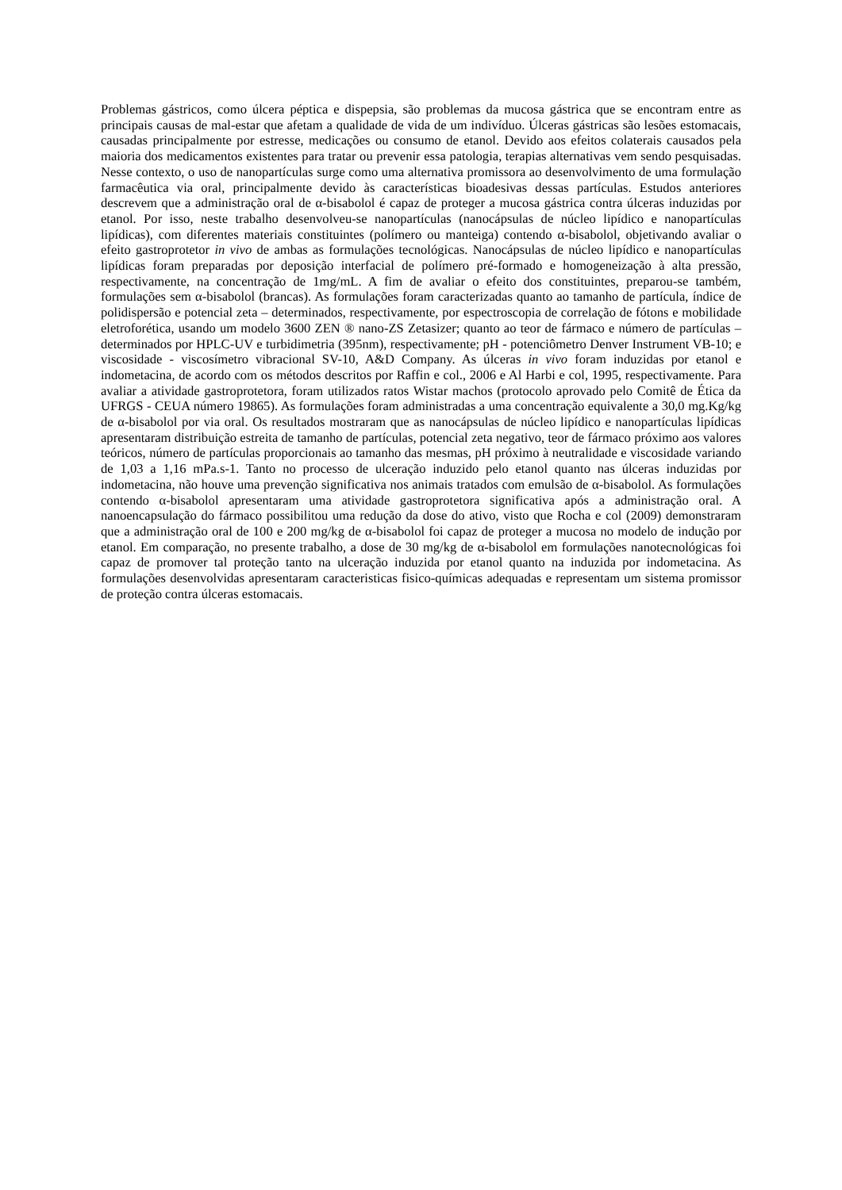Problemas gástricos, como úlcera péptica e dispepsia, são problemas da mucosa gástrica que se encontram entre as principais causas de mal-estar que afetam a qualidade de vida de um indivíduo. Úlceras gástricas são lesões estomacais, causadas principalmente por estresse, medicações ou consumo de etanol. Devido aos efeitos colaterais causados pela maioria dos medicamentos existentes para tratar ou prevenir essa patologia, terapias alternativas vem sendo pesquisadas. Nesse contexto, o uso de nanopartículas surge como uma alternativa promissora ao desenvolvimento de uma formulação farmacêutica via oral, principalmente devido às características bioadesivas dessas partículas. Estudos anteriores descrevem que a administração oral de α-bisabolol é capaz de proteger a mucosa gástrica contra úlceras induzidas por etanol. Por isso, neste trabalho desenvolveu-se nanopartículas (nanocápsulas de núcleo lipídico e nanopartículas lipídicas), com diferentes materiais constituintes (polímero ou manteiga) contendo α-bisabolol, objetivando avaliar o efeito gastroprotetor in vivo de ambas as formulações tecnológicas. Nanocápsulas de núcleo lipídico e nanopartículas lipídicas foram preparadas por deposição interfacial de polímero pré-formado e homogeneização à alta pressão, respectivamente, na concentração de 1mg/mL. A fim de avaliar o efeito dos constituintes, preparou-se também, formulações sem α-bisabolol (brancas). As formulações foram caracterizadas quanto ao tamanho de partícula, índice de polidispersão e potencial zeta – determinados, respectivamente, por espectroscopia de correlação de fótons e mobilidade eletroforética, usando um modelo 3600 ZEN ® nano-ZS Zetasizer; quanto ao teor de fármaco e número de partículas – determinados por HPLC-UV e turbidimetria (395nm), respectivamente; pH - potenciômetro Denver Instrument VB-10; e viscosidade - viscosímetro vibracional SV-10, A&D Company. As úlceras in vivo foram induzidas por etanol e indometacina, de acordo com os métodos descritos por Raffin e col., 2006 e Al Harbi e col, 1995, respectivamente. Para avaliar a atividade gastroprotetora, foram utilizados ratos Wistar machos (protocolo aprovado pelo Comitê de Ética da UFRGS - CEUA número 19865). As formulações foram administradas a uma concentração equivalente a 30,0 mg.Kg/kg de α-bisabolol por via oral. Os resultados mostraram que as nanocápsulas de núcleo lipídico e nanopartículas lipídicas apresentaram distribuição estreita de tamanho de partículas, potencial zeta negativo, teor de fármaco próximo aos valores teóricos, número de partículas proporcionais ao tamanho das mesmas, pH próximo à neutralidade e viscosidade variando de 1,03 a 1,16 mPa.s-1. Tanto no processo de ulceração induzido pelo etanol quanto nas úlceras induzidas por indometacina, não houve uma prevenção significativa nos animais tratados com emulsão de α-bisabolol. As formulações contendo α-bisabolol apresentaram uma atividade gastroprotetora significativa após a administração oral. A nanoencapsulação do fármaco possibilitou uma redução da dose do ativo, visto que Rocha e col (2009) demonstraram que a administração oral de 100 e 200 mg/kg de α-bisabolol foi capaz de proteger a mucosa no modelo de indução por etanol. Em comparação, no presente trabalho, a dose de 30 mg/kg de α-bisabolol em formulações nanotecnológicas foi capaz de promover tal proteção tanto na ulceração induzida por etanol quanto na induzida por indometacina. As formulações desenvolvidas apresentaram caracteristicas fisico-químicas adequadas e representam um sistema promissor de proteção contra úlceras estomacais.